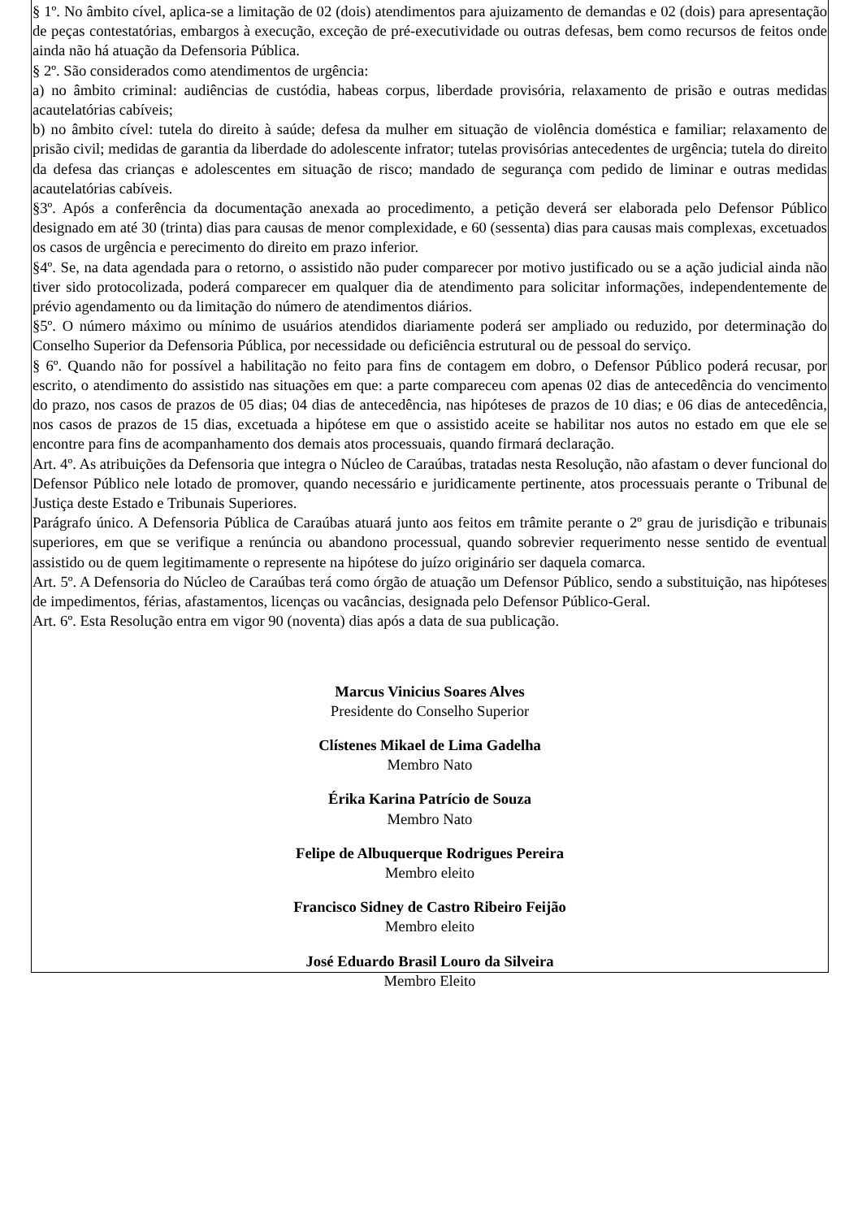§ 1º. No âmbito cível, aplica-se a limitação de 02 (dois) atendimentos para ajuizamento de demandas e 02 (dois) para apresentação de peças contestatórias, embargos à execução, exceção de pré-executividade ou outras defesas, bem como recursos de feitos onde ainda não há atuação da Defensoria Pública.
§ 2º. São considerados como atendimentos de urgência:
a) no âmbito criminal: audiências de custódia, habeas corpus, liberdade provisória, relaxamento de prisão e outras medidas acautelatórias cabíveis;
b) no âmbito cível: tutela do direito à saúde; defesa da mulher em situação de violência doméstica e familiar; relaxamento de prisão civil; medidas de garantia da liberdade do adolescente infrator; tutelas provisórias antecedentes de urgência; tutela do direito da defesa das crianças e adolescentes em situação de risco; mandado de segurança com pedido de liminar e outras medidas acautelatórias cabíveis.
§3º. Após a conferência da documentação anexada ao procedimento, a petição deverá ser elaborada pelo Defensor Público designado em até 30 (trinta) dias para causas de menor complexidade, e 60 (sessenta) dias para causas mais complexas, excetuados os casos de urgência e perecimento do direito em prazo inferior.
§4º. Se, na data agendada para o retorno, o assistido não puder comparecer por motivo justificado ou se a ação judicial ainda não tiver sido protocolizada, poderá comparecer em qualquer dia de atendimento para solicitar informações, independentemente de prévio agendamento ou da limitação do número de atendimentos diários.
§5º. O número máximo ou mínimo de usuários atendidos diariamente poderá ser ampliado ou reduzido, por determinação do Conselho Superior da Defensoria Pública, por necessidade ou deficiência estrutural ou de pessoal do serviço.
§ 6º. Quando não for possível a habilitação no feito para fins de contagem em dobro, o Defensor Público poderá recusar, por escrito, o atendimento do assistido nas situações em que: a parte compareceu com apenas 02 dias de antecedência do vencimento do prazo, nos casos de prazos de 05 dias; 04 dias de antecedência, nas hipóteses de prazos de 10 dias; e 06 dias de antecedência, nos casos de prazos de 15 dias, excetuada a hipótese em que o assistido aceite se habilitar nos autos no estado em que ele se encontre para fins de acompanhamento dos demais atos processuais, quando firmará declaração.
Art. 4º. As atribuições da Defensoria que integra o Núcleo de Caraúbas, tratadas nesta Resolução, não afastam o dever funcional do Defensor Público nele lotado de promover, quando necessário e juridicamente pertinente, atos processuais perante o Tribunal de Justiça deste Estado e Tribunais Superiores.
Parágrafo único. A Defensoria Pública de Caraúbas atuará junto aos feitos em trâmite perante o 2º grau de jurisdição e tribunais superiores, em que se verifique a renúncia ou abandono processual, quando sobrevier requerimento nesse sentido de eventual assistido ou de quem legitimamente o represente na hipótese do juízo originário ser daquela comarca.
Art. 5º. A Defensoria do Núcleo de Caraúbas terá como órgão de atuação um Defensor Público, sendo a substituição, nas hipóteses de impedimentos, férias, afastamentos, licenças ou vacâncias, designada pelo Defensor Público-Geral.
Art. 6º. Esta Resolução entra em vigor 90 (noventa) dias após a data de sua publicação.
Marcus Vinicius Soares Alves
Presidente do Conselho Superior
Clístenes Mikael de Lima Gadelha
Membro Nato
Érika Karina Patrício de Souza
Membro Nato
Felipe de Albuquerque Rodrigues Pereira
Membro eleito
Francisco Sidney de Castro Ribeiro Feijão
Membro eleito
José Eduardo Brasil Louro da Silveira
Membro Eleito